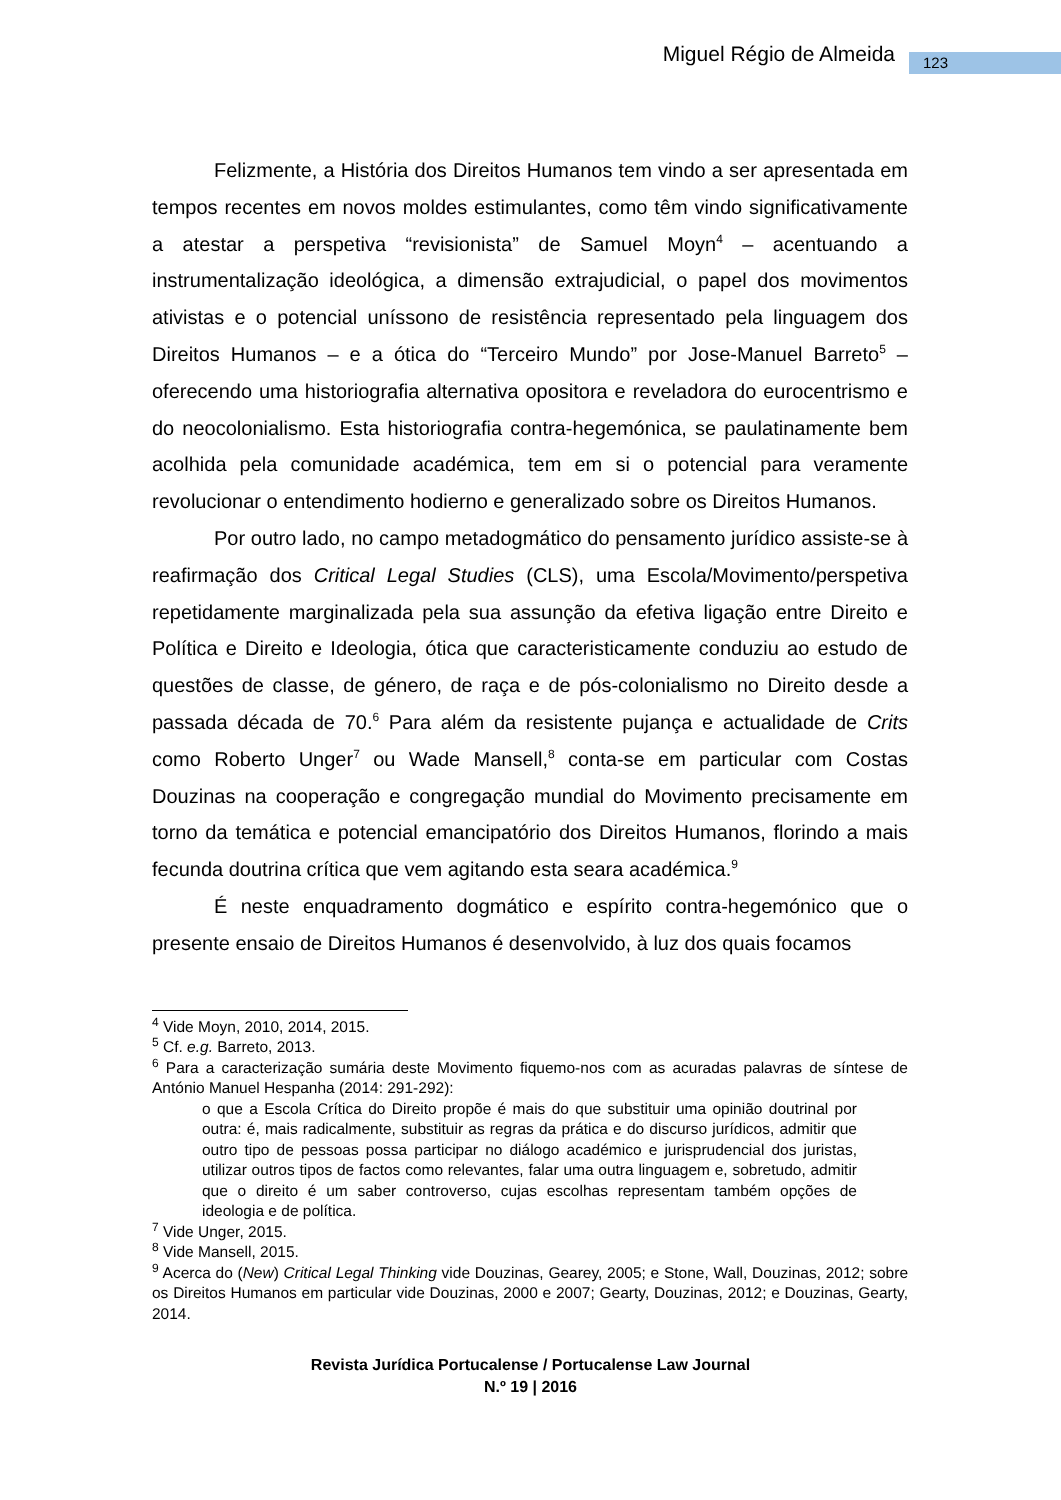Miguel Régio de Almeida 123
Felizmente, a História dos Direitos Humanos tem vindo a ser apresentada em tempos recentes em novos moldes estimulantes, como têm vindo significativamente a atestar a perspetiva “revisionista” de Samuel Moyn<sup>4</sup> – acentuando a instrumentalização ideológica, a dimensão extrajudicial, o papel dos movimentos ativistas e o potencial uníssono de resistência representado pela linguagem dos Direitos Humanos – e a ótica do “Terceiro Mundo” por Jose-Manuel Barreto<sup>5</sup> – oferecendo uma historiografia alternativa opositora e reveladora do eurocentrismo e do neocolonialismo. Esta historiografia contra-hegemónica, se paulatinamente bem acolhida pela comunidade académica, tem em si o potencial para veramente revolucionar o entendimento hodierno e generalizado sobre os Direitos Humanos.
Por outro lado, no campo metadogmático do pensamento jurídico assiste-se à reafirmação dos Critical Legal Studies (CLS), uma Escola/Movimento/perspetiva repetidamente marginalizada pela sua assunção da efetiva ligação entre Direito e Política e Direito e Ideologia, ótica que caracteristicamente conduziu ao estudo de questões de classe, de género, de raça e de pós-colonialismo no Direito desde a passada década de 70.<sup>6</sup> Para além da resistente pujança e actualidade de Crits como Roberto Unger<sup>7</sup> ou Wade Mansell,<sup>8</sup> conta-se em particular com Costas Douzinas na cooperação e congregação mundial do Movimento precisamente em torno da temática e potencial emancipatório dos Direitos Humanos, florindo a mais fecunda doutrina crítica que vem agitando esta seara académica.<sup>9</sup>
É neste enquadramento dogmático e espírito contra-hegemónico que o presente ensaio de Direitos Humanos é desenvolvido, à luz dos quais focamos
<sup>4</sup> Vide Moyn, 2010, 2014, 2015.
<sup>5</sup> Cf. e.g. Barreto, 2013.
<sup>6</sup> Para a caracterização sumária deste Movimento fiquemo-nos com as acuradas palavras de síntese de António Manuel Hespanha (2014: 291-292):
o que a Escola Crítica do Direito propõe é mais do que substituir uma opinião doutrinal por outra: é, mais radicalmente, substituir as regras da prática e do discurso jurídicos, admitir que outro tipo de pessoas possa participar no diálogo académico e jurisprudencial dos juristas, utilizar outros tipos de factos como relevantes, falar uma outra linguagem e, sobretudo, admitir que o direito é um saber controverso, cujas escolhas representam também opções de ideologia e de política.
<sup>7</sup> Vide Unger, 2015.
<sup>8</sup> Vide Mansell, 2015.
<sup>9</sup> Acerca do (New) Critical Legal Thinking vide Douzinas, Gearey, 2005; e Stone, Wall, Douzinas, 2012; sobre os Direitos Humanos em particular vide Douzinas, 2000 e 2007; Gearty, Douzinas, 2012; e Douzinas, Gearty, 2014.
Revista Jurídica Portucalense / Portucalense Law Journal
N.º 19 | 2016